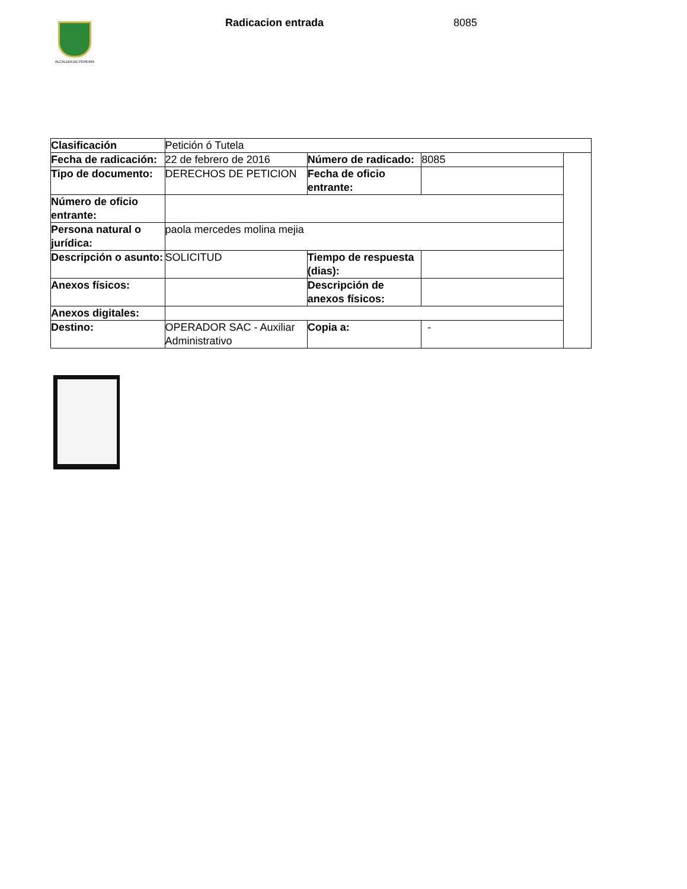ALCALDÍA DE PEREIRA
Radicacion entrada 8085
| Clasificación | Petición ó Tutela | | | |
| Fecha de radicación: | 22 de febrero de 2016 | Número de radicado: | 8085 | |
| Tipo de documento: | DERECHOS DE PETICION | Fecha de oficio entrante: | | |
| Número de oficio entrante: | | | | |
| Persona natural o jurídica: | paola mercedes molina mejia | | | |
| Descripción o asunto: | SOLICITUD | Tiempo de respuesta (dias): | | |
| Anexos físicos: | | Descripción de anexos físicos: | | |
| Anexos digitales: | | | | |
| Destino: | OPERADOR SAC - Auxiliar Administrativo | Copia a: | - | |